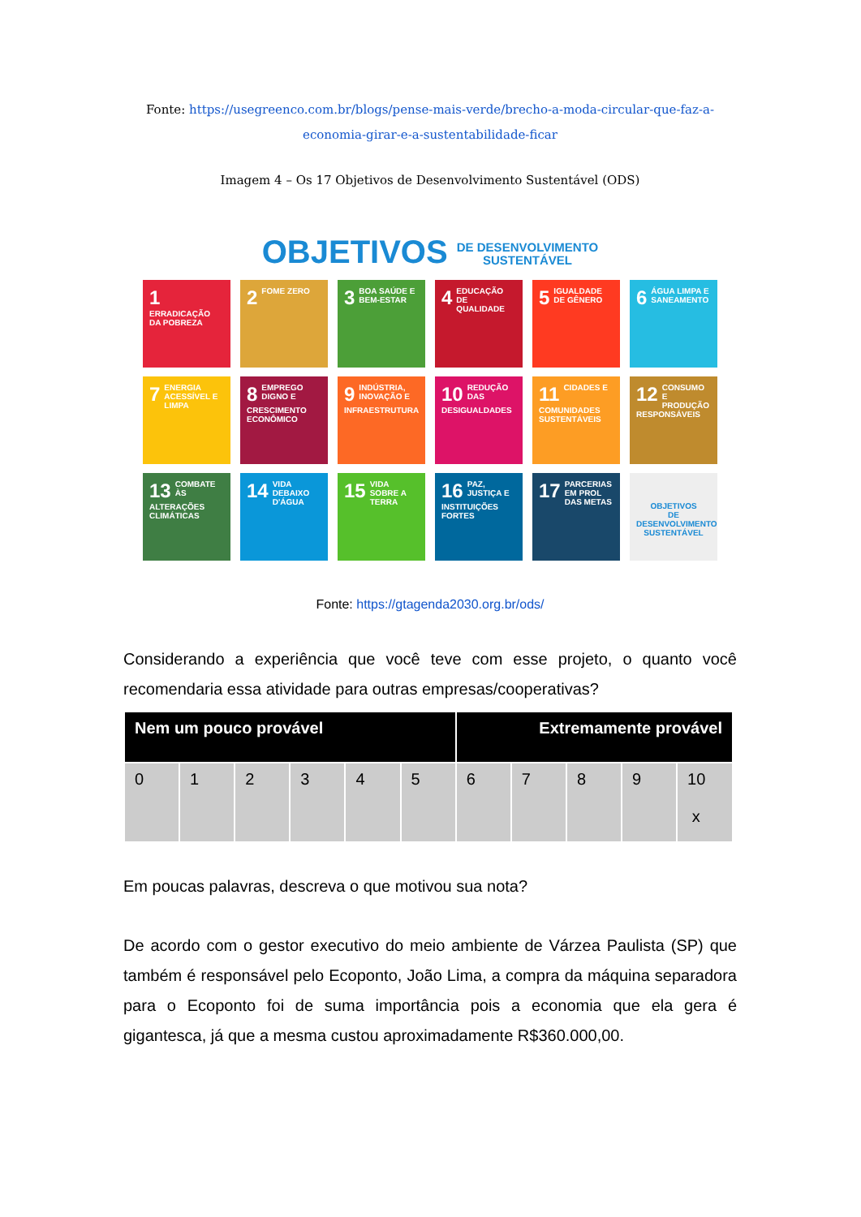Fonte: https://usegreenco.com.br/blogs/pense-mais-verde/brecho-a-moda-circular-que-faz-a-economia-girar-e-a-sustentabilidade-ficar
Imagem 4 – Os 17 Objetivos de Desenvolvimento Sustentável (ODS)
OBJETIVOS DE DESENVOLVIMENTO
SUSTENTÁVEL
1 ERRADICAÇÃO DA POBREZA
2 FOME ZERO
3 BOA SAÚDE E BEM-ESTAR
4 EDUCAÇÃO DE QUALIDADE
5 IGUALDADE DE GÊNERO
6 ÁGUA LIMPA E SANEAMENTO
7 ENERGIA ACESSÍVEL E LIMPA
8 EMPREGO DIGNO E CRESCIMENTO ECONÔMICO
9 INDÚSTRIA, INOVAÇÃO E INFRAESTRUTURA
10 REDUÇÃO DAS DESIGUALDADES
11 CIDADES E COMUNIDADES SUSTENTÁVEIS
12 CONSUMO E PRODUÇÃO RESPONSÁVEIS
13 COMBATE ÀS ALTERAÇÕES CLIMÁTICAS
14 VIDA DEBAIXO D'ÁGUA
15 VIDA SOBRE A TERRA
16 PAZ, JUSTIÇA E INSTITUIÇÕES FORTES
17 PARCERIAS EM PROL DAS METAS
OBJETIVOS
DE DESENVOLVIMENTO
SUSTENTÁVEL
Fonte: https://gtagenda2030.org.br/ods/
Considerando a experiência que você teve com esse projeto, o quanto você recomendaria essa atividade para outras empresas/cooperativas?
| Nem um pouco provável | | | | | | Extremamente provável | | | | |
| --- | --- | --- | --- | --- | --- | --- | --- | --- | --- | --- |
| 0 | 1 | 2 | 3 | 4 | 5 | 6 | 7 | 8 | 9 | 10 x |
Em poucas palavras, descreva o que motivou sua nota?
De acordo com o gestor executivo do meio ambiente de Várzea Paulista (SP) que também é responsável pelo Ecoponto, João Lima, a compra da máquina separadora para o Ecoponto foi de suma importância pois a economia que ela gera é gigantesca, já que a mesma custou aproximadamente R$360.000,00.